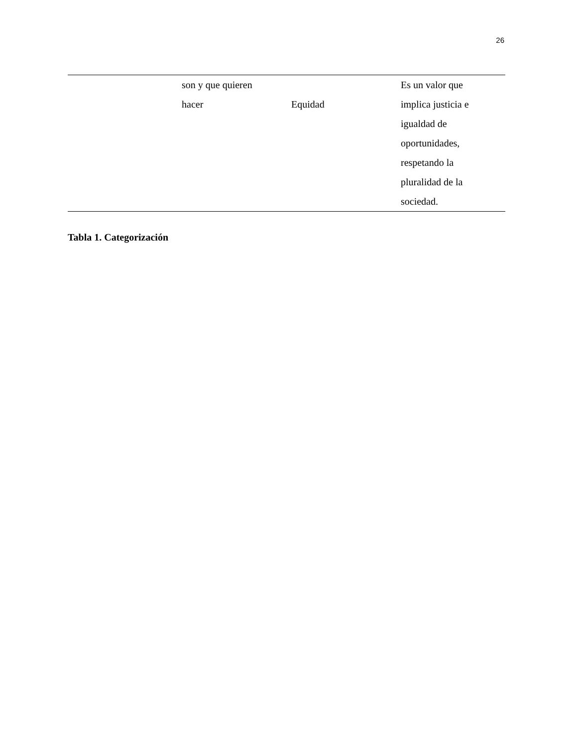26
| | son y que quieren hacer | Equidad | Es un valor que implica justicia e igualdad de oportunidades, respetando la pluralidad de la sociedad. |
Tabla 1. Categorización